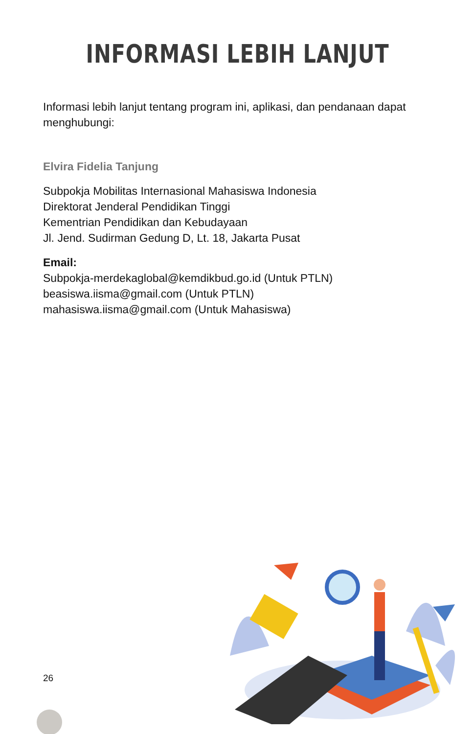INFORMASI LEBIH LANJUT
Informasi lebih lanjut tentang program ini, aplikasi, dan pendanaan dapat menghubungi:
Elvira Fidelia Tanjung
Subpokja Mobilitas Internasional Mahasiswa Indonesia
Direktorat Jenderal Pendidikan Tinggi
Kementrian Pendidikan dan Kebudayaan
Jl. Jend. Sudirman Gedung D, Lt. 18, Jakarta Pusat
Email:
Subpokja-merdekaglobal@kemdikbud.go.id (Untuk PTLN)
beasiswa.iisma@gmail.com (Untuk PTLN)
mahasiswa.iisma@gmail.com (Untuk Mahasiswa)
26